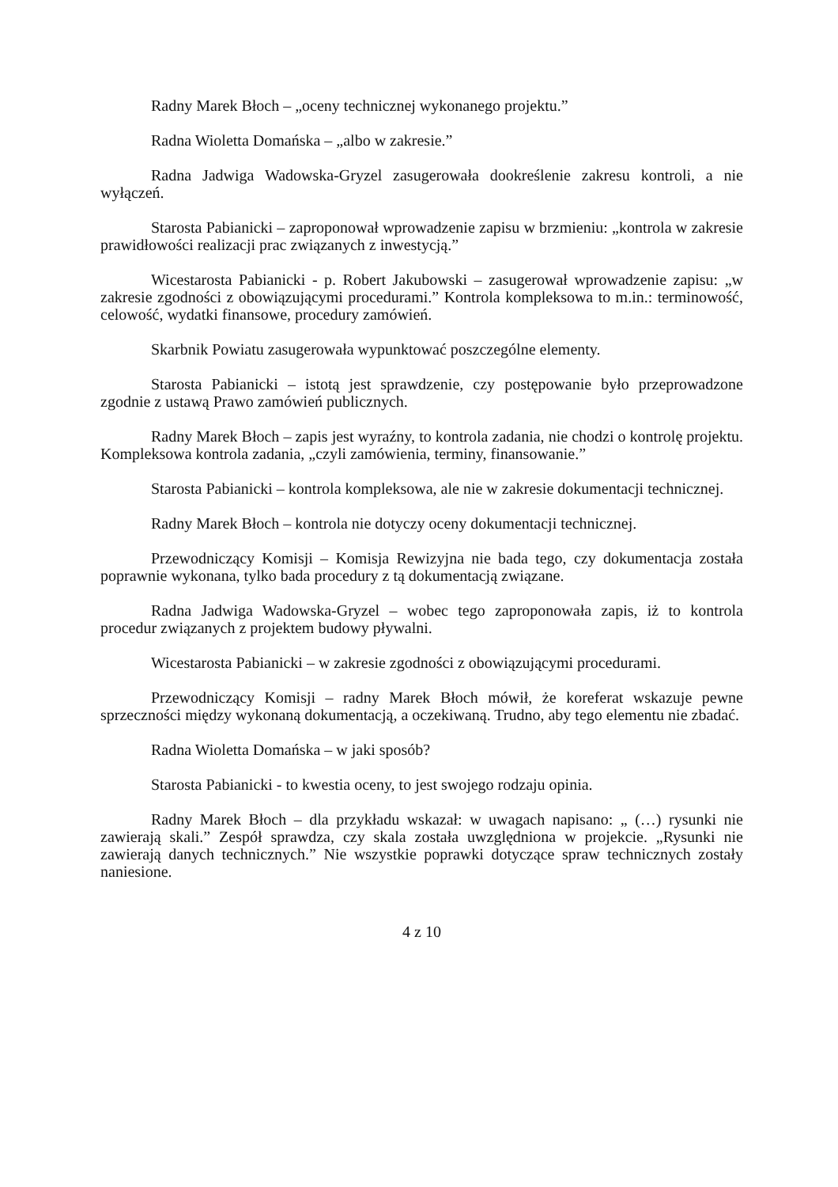Radny Marek Błoch – „oceny technicznej wykonanego projektu.”
Radna Wioletta Domańska – „albo w zakresie.”
Radna Jadwiga Wadowska-Gryzel zasugerowała dookreślenie zakresu kontroli, a nie wyłączeń.
Starosta Pabianicki – zaproponował wprowadzenie zapisu w brzmieniu: „kontrola w zakresie prawidłowości realizacji prac związanych z inwestycją.”
Wicestarosta Pabianicki - p. Robert Jakubowski – zasugerował wprowadzenie zapisu: „w zakresie zgodności z obowiązującymi procedurami.” Kontrola kompleksowa to m.in.: terminowość, celowość, wydatki finansowe, procedury zamówień.
Skarbnik Powiatu zasugerowała wypunktować poszczególne elementy.
Starosta Pabianicki – istotą jest sprawdzenie, czy postępowanie było przeprowadzone zgodnie z ustawą Prawo zamówień publicznych.
Radny Marek Błoch – zapis jest wyraźny, to kontrola zadania, nie chodzi o kontrolę projektu. Kompleksowa kontrola zadania, „czyli zamówienia, terminy, finansowanie.”
Starosta Pabianicki – kontrola kompleksowa, ale nie w zakresie dokumentacji technicznej.
Radny Marek Błoch – kontrola nie dotyczy oceny dokumentacji technicznej.
Przewodniczący Komisji – Komisja Rewizyjna nie bada tego, czy dokumentacja została poprawnie wykonana, tylko bada procedury z tą dokumentacją związane.
Radna Jadwiga Wadowska-Gryzel – wobec tego zaproponowała zapis, iż to kontrola procedur związanych z projektem budowy pływalni.
Wicestarosta Pabianicki – w zakresie zgodności z obowiązującymi procedurami.
Przewodniczący Komisji – radny Marek Błoch mówił, że koreferat wskazuje pewne sprzeczności między wykonaną dokumentacją, a oczekiwaną. Trudno, aby tego elementu nie zbadać.
Radna Wioletta Domańska – w jaki sposób?
Starosta Pabianicki - to kwestia oceny, to jest swojego rodzaju opinia.
Radny Marek Błoch – dla przykładu wskazał: w uwagach napisano: „ (…) rysunki nie zawierają skali.” Zespół sprawdza, czy skala została uwzględniona w projekcie. „Rysunki nie zawierają danych technicznych.” Nie wszystkie poprawki dotyczące spraw technicznych zostały naniesione.
4 z 10